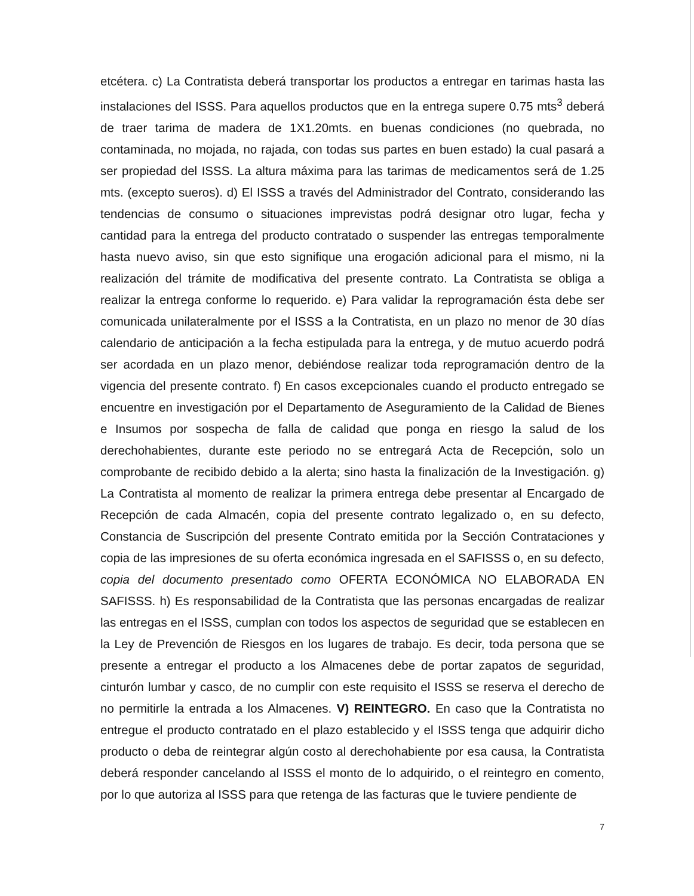etcétera. c) La Contratista deberá transportar los productos a entregar en tarimas hasta las instalaciones del ISSS. Para aquellos productos que en la entrega supere 0.75 mts<sup>3</sup> deberá de traer tarima de madera de 1X1.20mts. en buenas condiciones (no quebrada, no contaminada, no mojada, no rajada, con todas sus partes en buen estado) la cual pasará a ser propiedad del ISSS. La altura máxima para las tarimas de medicamentos será de 1.25 mts. (excepto sueros). d) El ISSS a través del Administrador del Contrato, considerando las tendencias de consumo o situaciones imprevistas podrá designar otro lugar, fecha y cantidad para la entrega del producto contratado o suspender las entregas temporalmente hasta nuevo aviso, sin que esto signifique una erogación adicional para el mismo, ni la realización del trámite de modificativa del presente contrato. La Contratista se obliga a realizar la entrega conforme lo requerido. e) Para validar la reprogramación ésta debe ser comunicada unilateralmente por el ISSS a la Contratista, en un plazo no menor de 30 días calendario de anticipación a la fecha estipulada para la entrega, y de mutuo acuerdo podrá ser acordada en un plazo menor, debiéndose realizar toda reprogramación dentro de la vigencia del presente contrato. f) En casos excepcionales cuando el producto entregado se encuentre en investigación por el Departamento de Aseguramiento de la Calidad de Bienes e Insumos por sospecha de falla de calidad que ponga en riesgo la salud de los derechohabientes, durante este periodo no se entregará Acta de Recepción, solo un comprobante de recibido debido a la alerta; sino hasta la finalización de la Investigación. g) La Contratista al momento de realizar la primera entrega debe presentar al Encargado de Recepción de cada Almacén, copia del presente contrato legalizado o, en su defecto, Constancia de Suscripción del presente Contrato emitida por la Sección Contrataciones y copia de las impresiones de su oferta económica ingresada en el SAFISSS o, en su defecto, copia del documento presentado como OFERTA ECONÓMICA NO ELABORADA EN SAFISSS. h) Es responsabilidad de la Contratista que las personas encargadas de realizar las entregas en el ISSS, cumplan con todos los aspectos de seguridad que se establecen en la Ley de Prevención de Riesgos en los lugares de trabajo. Es decir, toda persona que se presente a entregar el producto a los Almacenes debe de portar zapatos de seguridad, cinturón lumbar y casco, de no cumplir con este requisito el ISSS se reserva el derecho de no permitirle la entrada a los Almacenes. V) REINTEGRO. En caso que la Contratista no entregue el producto contratado en el plazo establecido y el ISSS tenga que adquirir dicho producto o deba de reintegrar algún costo al derechohabiente por esa causa, la Contratista deberá responder cancelando al ISSS el monto de lo adquirido, o el reintegro en comento, por lo que autoriza al ISSS para que retenga de las facturas que le tuviere pendiente de
7